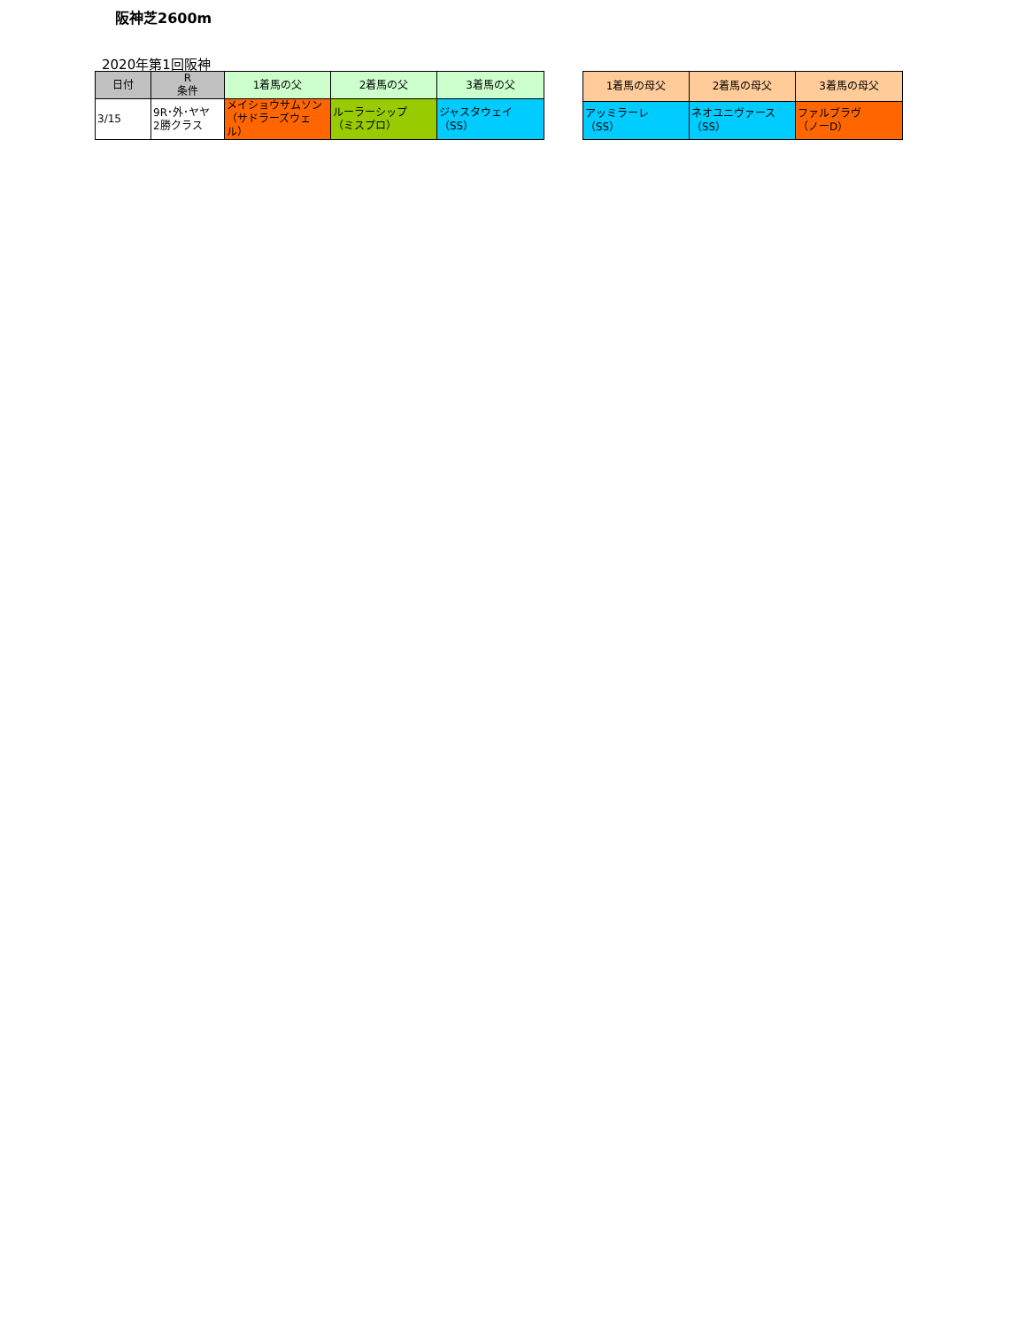阪神芝2600m
2020年第1回阪神
| 日付 | R 条件 | 1着馬の父 | 2着馬の父 | 3着馬の父 |
| --- | --- | --- | --- | --- |
| 3/15 | 9R･外･ヤヤ 2勝クラス | メイショウサムソン （サドラーズウェル） | ルーラーシップ （ミスプロ） | ジャスタウェイ （SS） |
| 1着馬の母父 | 2着馬の母父 | 3着馬の母父 |
| --- | --- | --- |
| アッミラーレ （SS） | ネオユニヴァース （SS） | ファルブラヴ （ノーD） |